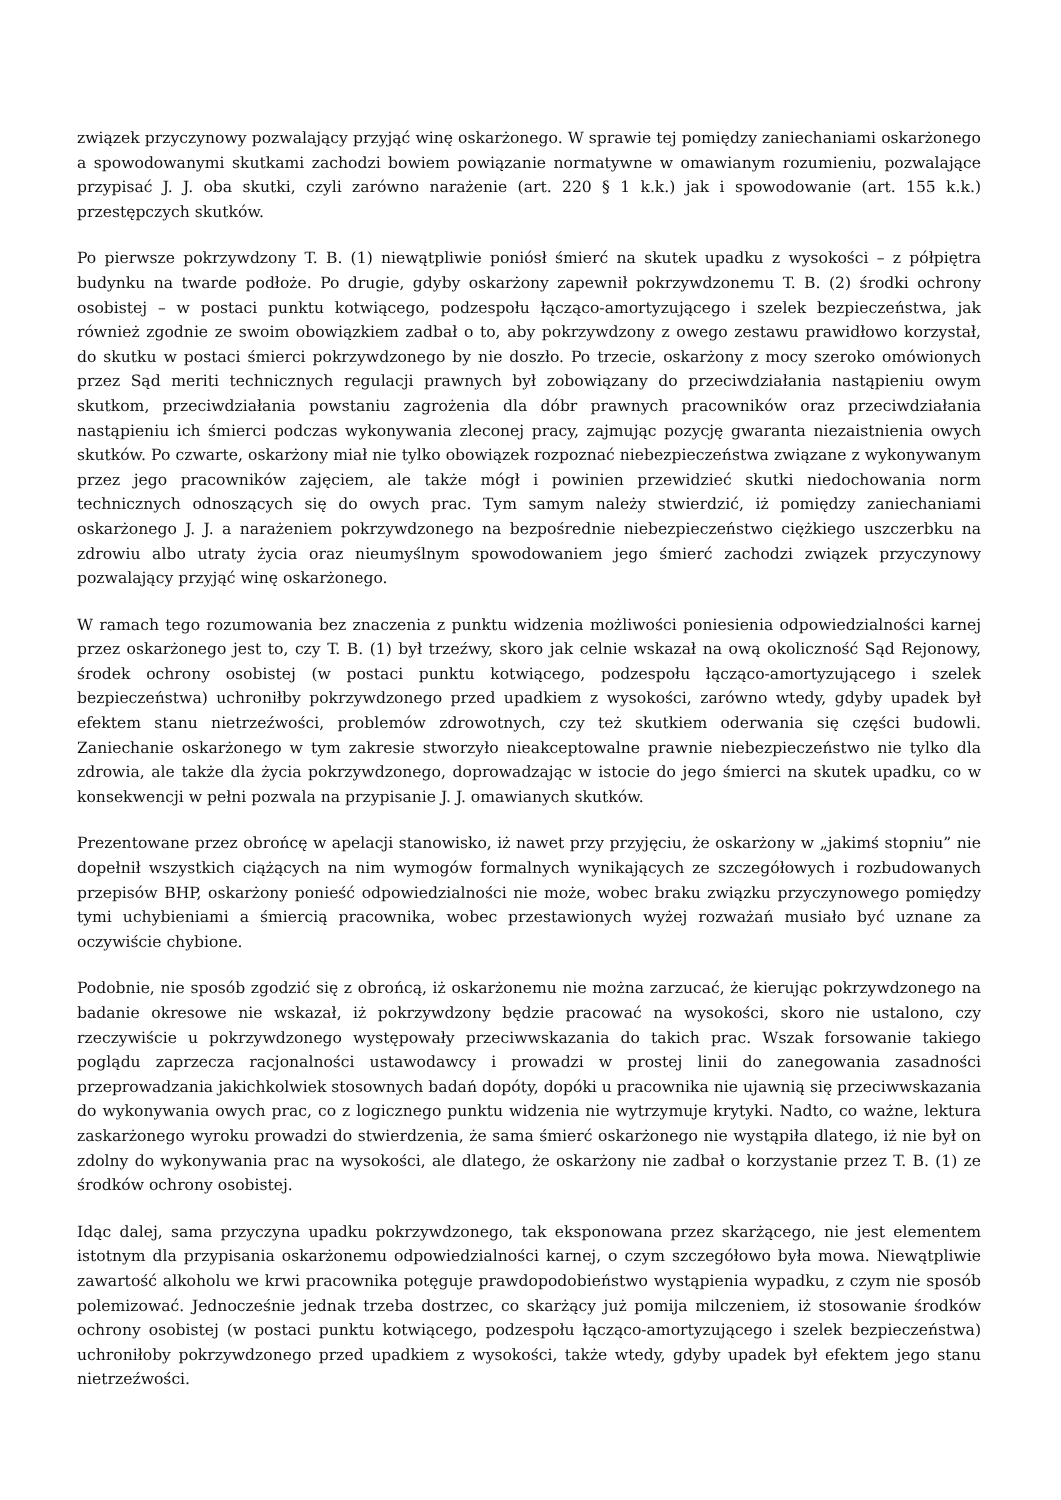związek przyczynowy pozwalający przyjąć winę oskarżonego. W sprawie tej pomiędzy zaniechaniami oskarżonego a spowodowanymi skutkami zachodzi bowiem powiązanie normatywne w omawianym rozumieniu, pozwalające przypisać J. J. oba skutki, czyli zarówno narażenie (art. 220 § 1 k.k.) jak i spowodowanie (art. 155 k.k.) przestępczych skutków.
Po pierwsze pokrzywdzony T. B. (1) niewątpliwie poniósł śmierć na skutek upadku z wysokości – z półpiętra budynku na twarde podłoże. Po drugie, gdyby oskarżony zapewnił pokrzywdzonemu T. B. (2) środki ochrony osobistej – w postaci punktu kotwiącego, podzespołu łącząco-amortyzującego i szelek bezpieczeństwa, jak również zgodnie ze swoim obowiązkiem zadbał o to, aby pokrzywdzony z owego zestawu prawidłowo korzystał, do skutku w postaci śmierci pokrzywdzonego by nie doszło. Po trzecie, oskarżony z mocy szeroko omówionych przez Sąd meriti technicznych regulacji prawnych był zobowiązany do przeciwdziałania nastąpieniu owym skutkom, przeciwdziałania powstaniu zagrożenia dla dóbr prawnych pracowników oraz przeciwdziałania nastąpieniu ich śmierci podczas wykonywania zleconej pracy, zajmując pozycję gwaranta niezaistnienia owych skutków. Po czwarte, oskarżony miał nie tylko obowiązek rozpoznać niebezpieczeństwa związane z wykonywanym przez jego pracowników zajęciem, ale także mógł i powinien przewidzieć skutki niedochowania norm technicznych odnoszących się do owych prac. Tym samym należy stwierdzić, iż pomiędzy zaniechaniami oskarżonego J. J. a narażeniem pokrzywdzonego na bezpośrednie niebezpieczeństwo ciężkiego uszczerbku na zdrowiu albo utraty życia oraz nieumyślnym spowodowaniem jego śmierć zachodzi związek przyczynowy pozwalający przyjąć winę oskarżonego.
W ramach tego rozumowania bez znaczenia z punktu widzenia możliwości poniesienia odpowiedzialności karnej przez oskarżonego jest to, czy T. B. (1) był trzeźwy, skoro jak celnie wskazał na ową okoliczność Sąd Rejonowy, środek ochrony osobistej (w postaci punktu kotwiącego, podzespołu łącząco-amortyzującego i szelek bezpieczeństwa) uchroniłby pokrzywdzonego przed upadkiem z wysokości, zarówno wtedy, gdyby upadek był efektem stanu nietrzeźwości, problemów zdrowotnych, czy też skutkiem oderwania się części budowli. Zaniechanie oskarżonego w tym zakresie stworzyło nieakceptowalne prawnie niebezpieczeństwo nie tylko dla zdrowia, ale także dla życia pokrzywdzonego, doprowadzając w istocie do jego śmierci na skutek upadku, co w konsekwencji w pełni pozwala na przypisanie J. J. omawianych skutków.
Prezentowane przez obrońcę w apelacji stanowisko, iż nawet przy przyjęciu, że oskarżony w „jakimś stopniu” nie dopełnił wszystkich ciążących na nim wymogów formalnych wynikających ze szczegółowych i rozbudowanych przepisów BHP, oskarżony ponieść odpowiedzialności nie może, wobec braku związku przyczynowego pomiędzy tymi uchybieniami a śmiercią pracownika, wobec przestawionych wyżej rozważań musiało być uznane za oczywiście chybione.
Podobnie, nie sposób zgodzić się z obrońcą, iż oskarżonemu nie można zarzucać, że kierując pokrzywdzonego na badanie okresowe nie wskazał, iż pokrzywdzony będzie pracować na wysokości, skoro nie ustalono, czy rzeczywiście u pokrzywdzonego występowały przeciwwskazania do takich prac. Wszak forsowanie takiego poglądu zaprzecza racjonalności ustawodawcy i prowadzi w prostej linii do zanegowania zasadności przeprowadzania jakichkolwiek stosownych badań dopóty, dopóki u pracownika nie ujawnią się przeciwwskazania do wykonywania owych prac, co z logicznego punktu widzenia nie wytrzymuje krytyki. Nadto, co ważne, lektura zaskarżonego wyroku prowadzi do stwierdzenia, że sama śmierć oskarżonego nie wystąpiła dlatego, iż nie był on zdolny do wykonywania prac na wysokości, ale dlatego, że oskarżony nie zadbał o korzystanie przez T. B. (1) ze środków ochrony osobistej.
Idąc dalej, sama przyczyna upadku pokrzywdzonego, tak eksponowana przez skarżącego, nie jest elementem istotnym dla przypisania oskarżonemu odpowiedzialności karnej, o czym szczegółowo była mowa. Niewątpliwie zawartość alkoholu we krwi pracownika potęguje prawdopodobieństwo wystąpienia wypadku, z czym nie sposób polemizować. Jednocześnie jednak trzeba dostrzec, co skarżący już pomija milczeniem, iż stosowanie środków ochrony osobistej (w postaci punktu kotwiącego, podzespołu łącząco-amortyzującego i szelek bezpieczeństwa) uchroniłoby pokrzywdzonego przed upadkiem z wysokości, także wtedy, gdyby upadek był efektem jego stanu nietrzeźwości.